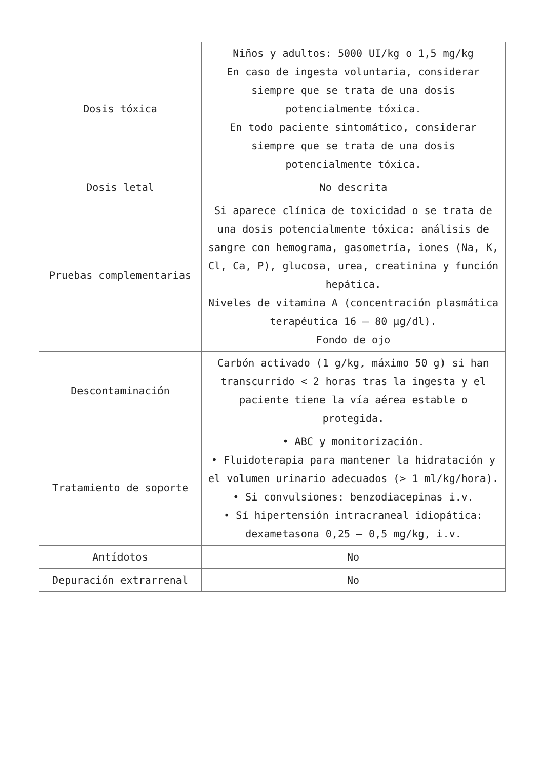| Dosis tóxica | Niños y adultos: 5000 UI/kg o 1,5 mg/kg En caso de ingesta voluntaria, considerar siempre que se trata de una dosis potencialmente tóxica. En todo paciente sintomático, considerar siempre que se trata de una dosis potencialmente tóxica. |
| Dosis letal | No descrita |
| Pruebas complementarias | Si aparece clínica de toxicidad o se trata de una dosis potencialmente tóxica: análisis de sangre con hemograma, gasometría, iones (Na, K, Cl, Ca, P), glucosa, urea, creatinina y función hepática. Niveles de vitamina A (concentración plasmática terapéutica 16 – 80 µg/dl). Fondo de ojo |
| Descontaminación | Carbón activado (1 g/kg, máximo 50 g) si han transcurrido < 2 horas tras la ingesta y el paciente tiene la vía aérea estable o protegida. |
| Tratamiento de soporte | • ABC y monitorización. • Fluidoterapia para mantener la hidratación y el volumen urinario adecuados (> 1 ml/kg/hora). • Si convulsiones: benzodiacepinas i.v. • Sí hipertensión intracraneal idiopática: dexametasona 0,25 – 0,5 mg/kg, i.v. |
| Antídotos | No |
| Depuración extrarrenal | No |